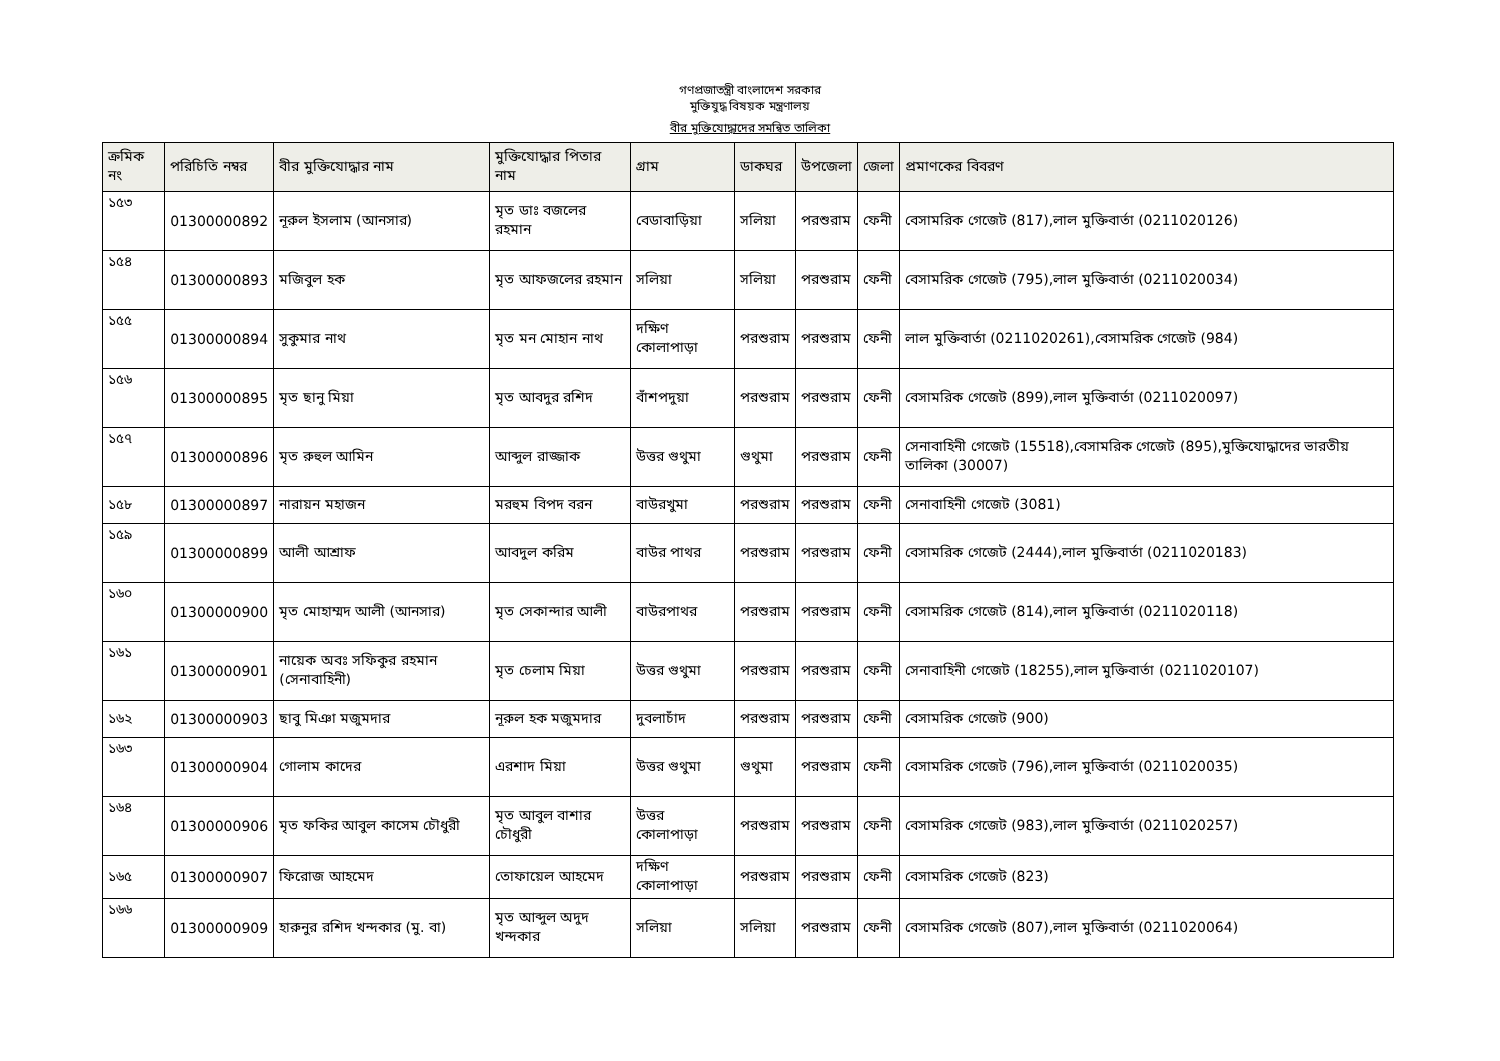গণপ্রজাতন্ত্রী বাংলাদেশ সরকার
মুক্তিযুদ্ধ বিষয়ক মন্ত্রণালয়
বীর মুক্তিযোদ্ধাদের সমন্বিত তালিকা
| ক্রমিক নং | পরিচিতি নম্বর | বীর মুক্তিযোদ্ধার নাম | মুক্তিযোদ্ধার পিতার নাম | গ্রাম | ডাকঘর | উপজেলা | জেলা | প্রমাণকের বিবরণ |
| --- | --- | --- | --- | --- | --- | --- | --- | --- |
| ১৫৩ | 01300000892 | নূরুল ইসলাম (আনসার) | মৃত ডাঃ বজলের রহমান | বেডাবাড়িয়া | সলিয়া | পরশুরাম | ফেনী | বেসামরিক গেজেট (817),লাল মুক্তিবার্তা (0211020126) |
| ১৫৪ | 01300000893 | মজিবুল হক | মৃত আফজলের রহমান | সলিয়া | সলিয়া | পরশুরাম | ফেনী | বেসামরিক গেজেট (795),লাল মুক্তিবার্তা (0211020034) |
| ১৫৫ | 01300000894 | সুকুমার নাথ | মৃত মন মোহান নাথ | দক্ষিণ কোলাপাড়া | পরশুরাম | পরশুরাম | ফেনী | লাল মুক্তিবার্তা (0211020261),বেসামরিক গেজেট (984) |
| ১৫৬ | 01300000895 | মৃত ছানু মিয়া | মৃত আবদুর রশিদ | বাঁশপদুয়া | পরশুরাম | পরশুরাম | ফেনী | বেসামরিক গেজেট (899),লাল মুক্তিবার্তা (0211020097) |
| ১৫৭ | 01300000896 | মৃত রুহুল আমিন | আব্দুল রাজ্জাক | উত্তর গুথুমা | গুথুমা | পরশুরাম | ফেনী | সেনাবাহিনী গেজেট (15518),বেসামরিক গেজেট (895),মুক্তিযোদ্ধাদের ভারতীয় তালিকা (30007) |
| ১৫৮ | 01300000897 | নারায়ন মহাজন | মরহুম বিপদ বরন | বাউরখুমা | পরশুরাম | পরশুরাম | ফেনী | সেনাবাহিনী গেজেট (3081) |
| ১৫৯ | 01300000899 | আলী আশ্রাফ | আবদুল করিম | বাউর পাথর | পরশুরাম | পরশুরাম | ফেনী | বেসামরিক গেজেট (2444),লাল মুক্তিবার্তা (0211020183) |
| ১৬০ | 01300000900 | মৃত মোহাম্মদ আলী (আনসার) | মৃত সেকান্দার আলী | বাউরপাথর | পরশুরাম | পরশুরাম | ফেনী | বেসামরিক গেজেট (814),লাল মুক্তিবার্তা (0211020118) |
| ১৬১ | 01300000901 | নায়েক অবঃ সফিকুর রহমান (সেনাবাহিনী) | মৃত চেলাম মিয়া | উত্তর গুথুমা | পরশুরাম | পরশুরাম | ফেনী | সেনাবাহিনী গেজেট (18255),লাল মুক্তিবার্তা (0211020107) |
| ১৬২ | 01300000903 | ছাবু মিঞা মজুমদার | নূরুল হক মজুমদার | দুবলাচাঁদ | পরশুরাম | পরশুরাম | ফেনী | বেসামরিক গেজেট (900) |
| ১৬৩ | 01300000904 | গোলাম কাদের | এরশাদ মিয়া | উত্তর গুথুমা | গুথুমা | পরশুরাম | ফেনী | বেসামরিক গেজেট (796),লাল মুক্তিবার্তা (0211020035) |
| ১৬৪ | 01300000906 | মৃত ফকির আবুল কাসেম চৌধুরী | মৃত আবুল বাশার চৌধুরী | উত্তর কোলাপাড়া | পরশুরাম | পরশুরাম | ফেনী | বেসামরিক গেজেট (983),লাল মুক্তিবার্তা (0211020257) |
| ১৬৫ | 01300000907 | ফিরোজ আহমেদ | তোফায়েল আহমেদ | দক্ষিণ কোলাপাড়া | পরশুরাম | পরশুরাম | ফেনী | বেসামরিক গেজেট (823) |
| ১৬৬ | 01300000909 | হারুনুর রশিদ খন্দকার (মু. বা) | মৃত আব্দুল অদুদ খন্দকার | সলিয়া | সলিয়া | পরশুরাম | ফেনী | বেসামরিক গেজেট (807),লাল মুক্তিবার্তা (0211020064) |